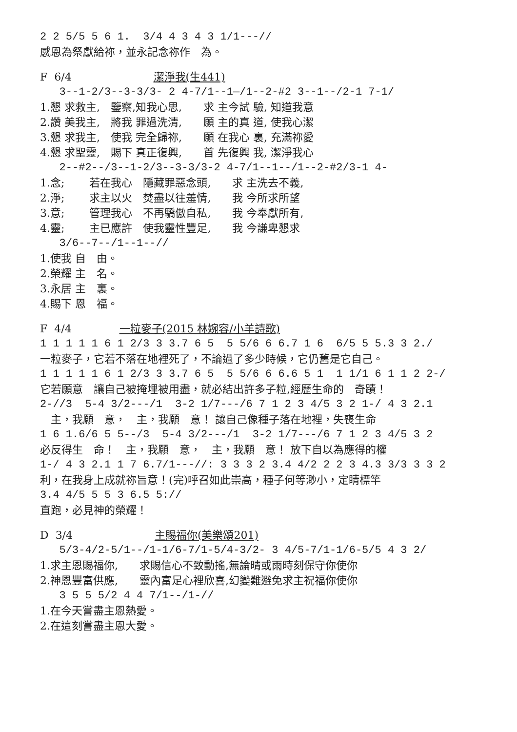2 2 5/5 5 6 1. 3/4 4 3 4 3 1/1---//
感恩為祭獻給祢，並永記念祢作　為。
F 6/4 潔淨我(生441)
3--1-2/3--3-3/3- 2 4-7/1--1—/1--2-#2 3--1--/2-1 7-1/
1.懇 求救主,　鑒察,知我心思,　　求 主今試 驗, 知道我意
2.讚 美我主,　將我 罪過洗清,　　願 主的真 道, 使我心潔
3.懇 求我主,　使我 完全歸祢,　　願 在我心 裏, 充滿祢愛
4.懇 求聖靈,　賜下 真正復興,　　首 先復興 我, 潔淨我心
2--#2--/3--1-2/3--3-3/3-2 4-7/1--1--/1--2-#2/3-1 4-
1.念;　　 若在我心　隱藏罪惡念頭,　　求 主洗去不義,
2.淨;　　 求主以火　焚盡以往羞情,　　我 今所求所望
3.意;　　 管理我心　不再驕傲自私,　　我 今奉獻所有,
4.靈;　　 主已應許　使我靈性豐足,　　我 今謙卑懇求
3/6--7--/1--1--//
1.使我 自　由。
2.榮耀 主　名。
3.永居 主　裏。
4.賜下 恩　福。
F 4/4 一粒麥子(2015 林婉容/小羊詩歌)
1 1 1 1 1 6 1 2/3 3 3.7 6 5 5 5/6 6 6.7 1 6 6/5 5 5.3 3 2./
一粒麥子，它若不落在地裡死了，不論過了多少時候，它仍舊是它自己。
1 1 1 1 1 6 1 2/3 3 3.7 6 5 5 5/6 6 6.6 5 1 1 1/1 6 1 1 2 2-/
它若願意　讓自己被掩埋被用盡，就必結出許多子粒,經歷生命的　奇蹟！
2-//3 5-4 3/2---/1 3-2 1/7---/6 7 1 2 3 4/5 3 2 1-/ 4 3 2.1
　主，我願　意，　主，我願　意！ 讓自己像種子落在地裡，失喪生命
1 6 1.6/6 5 5--/3 5-4 3/2---/1 3-2 1/7---/6 7 1 2 3 4/5 3 2
必反得生　命！　主，我願　意，　主，我願　意！ 放下自以為應得的權
1-/ 4 3 2.1 1 7 6.7/1---//: 3 3 3 2 3.4 4/2 2 2 3 4.3 3/3 3 3 2
利，在我身上成就祢旨意！(完)呼召如此崇高，種子何等渺小，定睛標竿
3.4 4/5 5 5 3 6.5 5://
直跑，必見神的榮耀！
D 3/4 主賜福你(美樂頌201)
5/3-4/2-5/1--/1-1/6-7/1-5/4-3/2- 3 4/5-7/1-1/6-5/5 4 3 2/
1.求主恩賜福你,　　求賜信心不致動搖,無論晴或雨時刻保守你使你
2.神恩豐富供應,　　靈內富足心裡欣喜,幻變難避免求主祝福你使你
3 5 5 5/2 4 4 7/1--/1-//
1.在今天嘗盡主恩熱愛。
2.在這刻嘗盡主恩大愛。